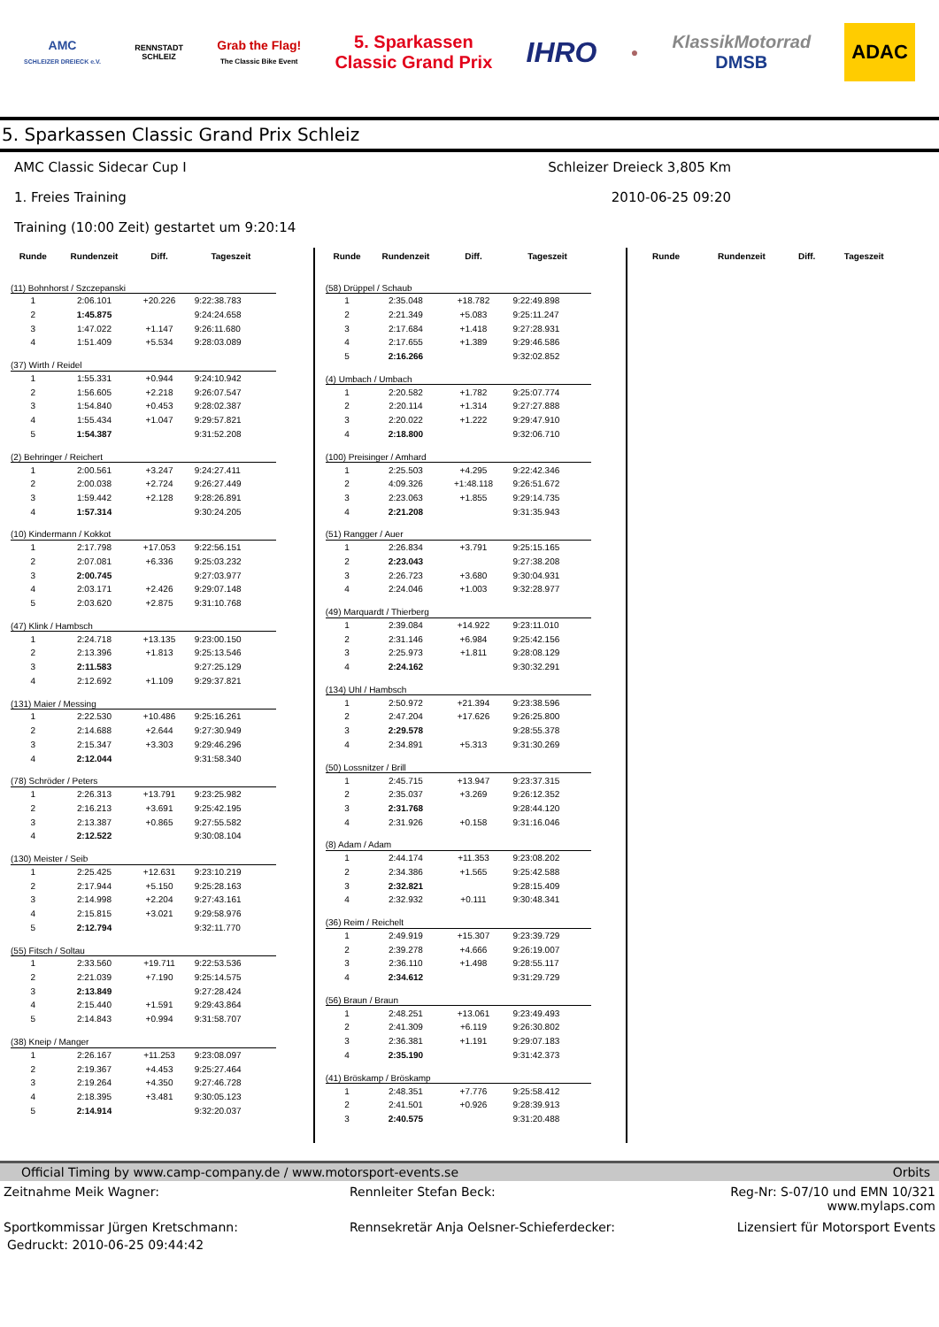AMC
SCHLEIZER DREIECK e.V.
RENNSTADT
SCHLEIZ
Grab the Flag!
The Classic Bike Event
5. Sparkassen
Classic Grand Prix
IHRO
●
KlassikMotorrad
DMSB
ADAC
5. Sparkassen Classic Grand Prix Schleiz
AMC Classic Sidecar Cup I Schleizer Dreieck 3,805 Km
1. Freies Training 2010-06-25 09:20
Training (10:00 Zeit) gestartet um 9:20:14
| Runde | Rundenzeit | Diff. | Tageszeit |
| --- | --- | --- | --- |
| (11) Bohnhorst / Szczepanski | | | |
| 1 | 2:06.101 | +20.226 | 9:22:38.783 |
| 2 | 1:45.875 | | 9:24:24.658 |
| 3 | 1:47.022 | +1.147 | 9:26:11.680 |
| 4 | 1:51.409 | +5.534 | 9:28:03.089 |
| (37) Wirth / Reidel | | | |
| 1 | 1:55.331 | +0.944 | 9:24:10.942 |
| 2 | 1:56.605 | +2.218 | 9:26:07.547 |
| 3 | 1:54.840 | +0.453 | 9:28:02.387 |
| 4 | 1:55.434 | +1.047 | 9:29:57.821 |
| 5 | 1:54.387 | | 9:31:52.208 |
| (2) Behringer / Reichert | | | |
| 1 | 2:00.561 | +3.247 | 9:24:27.411 |
| 2 | 2:00.038 | +2.724 | 9:26:27.449 |
| 3 | 1:59.442 | +2.128 | 9:28:26.891 |
| 4 | 1:57.314 | | 9:30:24.205 |
| (10) Kindermann / Kokkot | | | |
| 1 | 2:17.798 | +17.053 | 9:22:56.151 |
| 2 | 2:07.081 | +6.336 | 9:25:03.232 |
| 3 | 2:00.745 | | 9:27:03.977 |
| 4 | 2:03.171 | +2.426 | 9:29:07.148 |
| 5 | 2:03.620 | +2.875 | 9:31:10.768 |
| (47) Klink / Hambsch | | | |
| 1 | 2:24.718 | +13.135 | 9:23:00.150 |
| 2 | 2:13.396 | +1.813 | 9:25:13.546 |
| 3 | 2:11.583 | | 9:27:25.129 |
| 4 | 2:12.692 | +1.109 | 9:29:37.821 |
| (131) Maier / Messing | | | |
| 1 | 2:22.530 | +10.486 | 9:25:16.261 |
| 2 | 2:14.688 | +2.644 | 9:27:30.949 |
| 3 | 2:15.347 | +3.303 | 9:29:46.296 |
| 4 | 2:12.044 | | 9:31:58.340 |
| (78) Schröder / Peters | | | |
| 1 | 2:26.313 | +13.791 | 9:23:25.982 |
| 2 | 2:16.213 | +3.691 | 9:25:42.195 |
| 3 | 2:13.387 | +0.865 | 9:27:55.582 |
| 4 | 2:12.522 | | 9:30:08.104 |
| (130) Meister / Seib | | | |
| 1 | 2:25.425 | +12.631 | 9:23:10.219 |
| 2 | 2:17.944 | +5.150 | 9:25:28.163 |
| 3 | 2:14.998 | +2.204 | 9:27:43.161 |
| 4 | 2:15.815 | +3.021 | 9:29:58.976 |
| 5 | 2:12.794 | | 9:32:11.770 |
| (55) Fitsch / Soltau | | | |
| 1 | 2:33.560 | +19.711 | 9:22:53.536 |
| 2 | 2:21.039 | +7.190 | 9:25:14.575 |
| 3 | 2:13.849 | | 9:27:28.424 |
| 4 | 2:15.440 | +1.591 | 9:29:43.864 |
| 5 | 2:14.843 | +0.994 | 9:31:58.707 |
| (38) Kneip / Manger | | | |
| 1 | 2:26.167 | +11.253 | 9:23:08.097 |
| 2 | 2:19.367 | +4.453 | 9:25:27.464 |
| 3 | 2:19.264 | +4.350 | 9:27:46.728 |
| 4 | 2:18.395 | +3.481 | 9:30:05.123 |
| 5 | 2:14.914 | | 9:32:20.037 |
| Runde | Rundenzeit | Diff. | Tageszeit |
| --- | --- | --- | --- |
| (58) Drüppel / Schaub | | | |
| 1 | 2:35.048 | +18.782 | 9:22:49.898 |
| 2 | 2:21.349 | +5.083 | 9:25:11.247 |
| 3 | 2:17.684 | +1.418 | 9:27:28.931 |
| 4 | 2:17.655 | +1.389 | 9:29:46.586 |
| 5 | 2:16.266 | | 9:32:02.852 |
| (4) Umbach / Umbach | | | |
| 1 | 2:20.582 | +1.782 | 9:25:07.774 |
| 2 | 2:20.114 | +1.314 | 9:27:27.888 |
| 3 | 2:20.022 | +1.222 | 9:29:47.910 |
| 4 | 2:18.800 | | 9:32:06.710 |
| (100) Preisinger / Amhard | | | |
| 1 | 2:25.503 | +4.295 | 9:22:42.346 |
| 2 | 4:09.326 | +1:48.118 | 9:26:51.672 |
| 3 | 2:23.063 | +1.855 | 9:29:14.735 |
| 4 | 2:21.208 | | 9:31:35.943 |
| (51) Rangger / Auer | | | |
| 1 | 2:26.834 | +3.791 | 9:25:15.165 |
| 2 | 2:23.043 | | 9:27:38.208 |
| 3 | 2:26.723 | +3.680 | 9:30:04.931 |
| 4 | 2:24.046 | +1.003 | 9:32:28.977 |
| (49) Marquardt / Thierberg | | | |
| 1 | 2:39.084 | +14.922 | 9:23:11.010 |
| 2 | 2:31.146 | +6.984 | 9:25:42.156 |
| 3 | 2:25.973 | +1.811 | 9:28:08.129 |
| 4 | 2:24.162 | | 9:30:32.291 |
| (134) Uhl / Hambsch | | | |
| 1 | 2:50.972 | +21.394 | 9:23:38.596 |
| 2 | 2:47.204 | +17.626 | 9:26:25.800 |
| 3 | 2:29.578 | | 9:28:55.378 |
| 4 | 2:34.891 | +5.313 | 9:31:30.269 |
| (50) Lossnitzer / Brill | | | |
| 1 | 2:45.715 | +13.947 | 9:23:37.315 |
| 2 | 2:35.037 | +3.269 | 9:26:12.352 |
| 3 | 2:31.768 | | 9:28:44.120 |
| 4 | 2:31.926 | +0.158 | 9:31:16.046 |
| (8) Adam / Adam | | | |
| 1 | 2:44.174 | +11.353 | 9:23:08.202 |
| 2 | 2:34.386 | +1.565 | 9:25:42.588 |
| 3 | 2:32.821 | | 9:28:15.409 |
| 4 | 2:32.932 | +0.111 | 9:30:48.341 |
| (36) Reim / Reichelt | | | |
| 1 | 2:49.919 | +15.307 | 9:23:39.729 |
| 2 | 2:39.278 | +4.666 | 9:26:19.007 |
| 3 | 2:36.110 | +1.498 | 9:28:55.117 |
| 4 | 2:34.612 | | 9:31:29.729 |
| (56) Braun / Braun | | | |
| 1 | 2:48.251 | +13.061 | 9:23:49.493 |
| 2 | 2:41.309 | +6.119 | 9:26:30.802 |
| 3 | 2:36.381 | +1.191 | 9:29:07.183 |
| 4 | 2:35.190 | | 9:31:42.373 |
| (41) Bröskamp / Bröskamp | | | |
| 1 | 2:48.351 | +7.776 | 9:25:58.412 |
| 2 | 2:41.501 | +0.926 | 9:28:39.913 |
| 3 | 2:40.575 | | 9:31:20.488 |
| Runde | Rundenzeit | Diff. | Tageszeit |
| --- | --- | --- | --- |
Official Timing by www.camp-company.de / www.motorsport-events.se Orbits
Zeitnahme Meik Wagner: Rennleiter Stefan Beck: Reg-Nr: S-07/10 und EMN 10/321
www.mylaps.com
Sportkommissar Jürgen Kretschmann:
Rennsekretär Anja Oelsner-Schieferdecker:
Lizensiert für Motorsport Events
Gedruckt: 2010-06-25 09:44:42